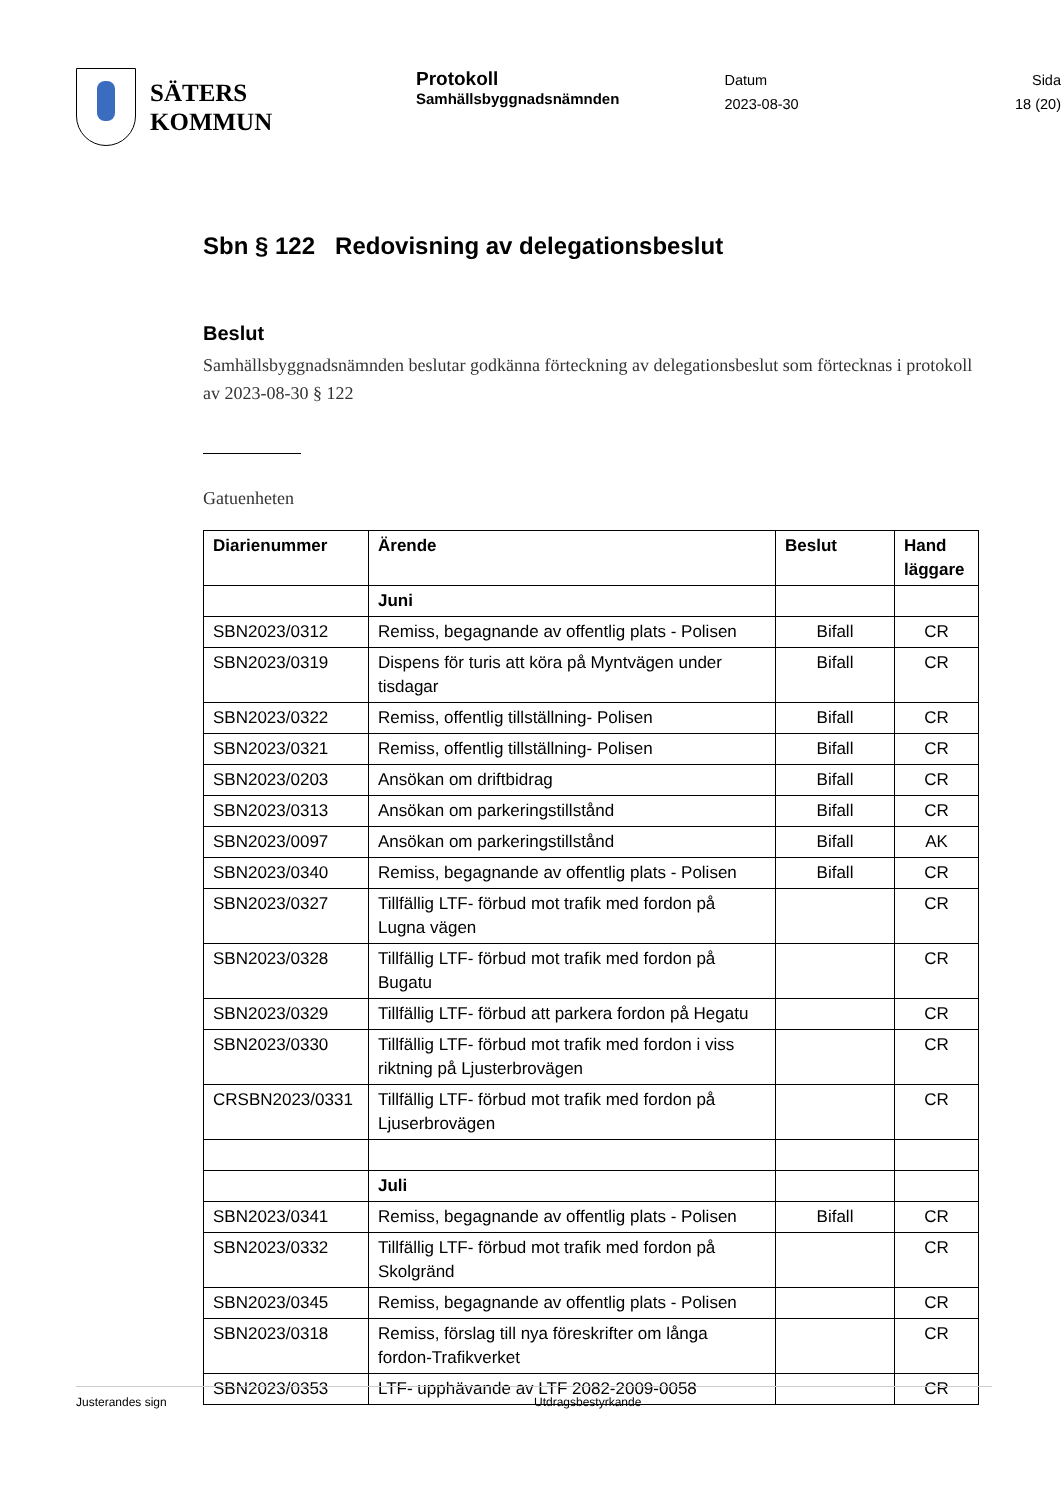SÄTERS
KOMMUN
Protokoll
Samhällsbyggnadsnämnden
Datum
2023-08-30
Sida
18 (20)
Sbn § 122 Redovisning av delegationsbeslut
Beslut
Samhällsbyggnadsnämnden beslutar godkänna förteckning av delegationsbeslut som förtecknas i protokoll av 2023-08-30 § 122
Gatuenheten
| Diarienummer | Ärende | Beslut | Hand läggare |
| --- | --- | --- | --- |
| | Juni | | |
| SBN2023/0312 | Remiss, begagnande av offentlig plats - Polisen | Bifall | CR |
| SBN2023/0319 | Dispens för turis att köra på Myntvägen under tisdagar | Bifall | CR |
| SBN2023/0322 | Remiss, offentlig tillställning- Polisen | Bifall | CR |
| SBN2023/0321 | Remiss, offentlig tillställning- Polisen | Bifall | CR |
| SBN2023/0203 | Ansökan om driftbidrag | Bifall | CR |
| SBN2023/0313 | Ansökan om parkeringstillstånd | Bifall | CR |
| SBN2023/0097 | Ansökan om parkeringstillstånd | Bifall | AK |
| SBN2023/0340 | Remiss, begagnande av offentlig plats - Polisen | Bifall | CR |
| SBN2023/0327 | Tillfällig LTF- förbud mot trafik med fordon på Lugna vägen | | CR |
| SBN2023/0328 | Tillfällig LTF- förbud mot trafik med fordon på Bugatu | | CR |
| SBN2023/0329 | Tillfällig LTF- förbud att parkera fordon på Hegatu | | CR |
| SBN2023/0330 | Tillfällig LTF- förbud mot trafik med fordon i viss riktning på Ljusterbrovägen | | CR |
| CRSBN2023/0331 | Tillfällig LTF- förbud mot trafik med fordon på Ljuserbrovägen | | CR |
| | Juli | | |
| SBN2023/0341 | Remiss, begagnande av offentlig plats - Polisen | Bifall | CR |
| SBN2023/0332 | Tillfällig LTF- förbud mot trafik med fordon på Skolgränd | | CR |
| SBN2023/0345 | Remiss, begagnande av offentlig plats - Polisen | | CR |
| SBN2023/0318 | Remiss, förslag till nya föreskrifter om långa fordon-Trafikverket | | CR |
| SBN2023/0353 | LTF- upphävande av LTF 2082-2009-0058 | | CR |
Justerandes sign Utdragsbestyrkande